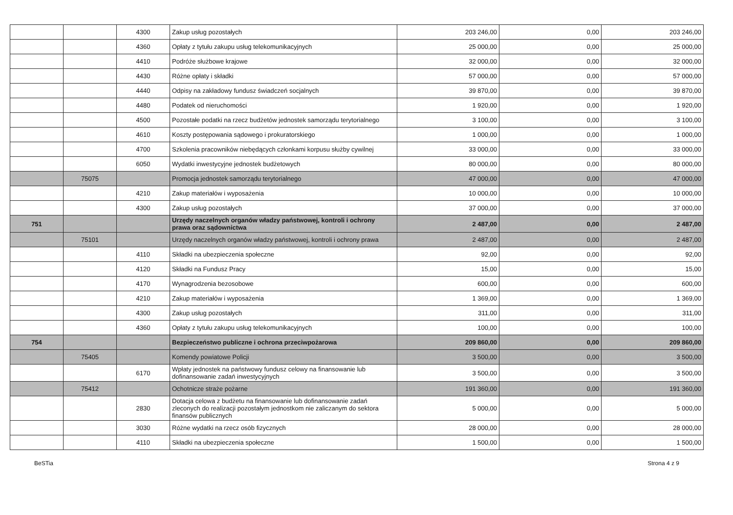| | | 4300 | Zakup usług pozostałych | 203 246,00 | 0,00 | 203 246,00 |
| | | 4360 | Opłaty z tytułu zakupu usług telekomunikacyjnych | 25 000,00 | 0,00 | 25 000,00 |
| | | 4410 | Podróże służbowe krajowe | 32 000,00 | 0,00 | 32 000,00 |
| | | 4430 | Różne opłaty i składki | 57 000,00 | 0,00 | 57 000,00 |
| | | 4440 | Odpisy na zakładowy fundusz świadczeń socjalnych | 39 870,00 | 0,00 | 39 870,00 |
| | | 4480 | Podatek od nieruchomości | 1 920,00 | 0,00 | 1 920,00 |
| | | 4500 | Pozostałe podatki na rzecz budżetów jednostek samorządu terytorialnego | 3 100,00 | 0,00 | 3 100,00 |
| | | 4610 | Koszty postępowania sądowego i prokuratorskiego | 1 000,00 | 0,00 | 1 000,00 |
| | | 4700 | Szkolenia pracowników niebędących członkami korpusu służby cywilnej | 33 000,00 | 0,00 | 33 000,00 |
| | | 6050 | Wydatki inwestycyjne jednostek budżetowych | 80 000,00 | 0,00 | 80 000,00 |
| | 75075 | | Promocja jednostek samorządu terytorialnego | 47 000,00 | 0,00 | 47 000,00 |
| | | 4210 | Zakup materiałów i wyposażenia | 10 000,00 | 0,00 | 10 000,00 |
| | | 4300 | Zakup usług pozostałych | 37 000,00 | 0,00 | 37 000,00 |
| 751 | | | Urzędy naczelnych organów władzy państwowej, kontroli i ochrony prawa oraz sądownictwa | 2 487,00 | 0,00 | 2 487,00 |
| | 75101 | | Urzędy naczelnych organów władzy państwowej, kontroli i ochrony prawa | 2 487,00 | 0,00 | 2 487,00 |
| | | 4110 | Składki na ubezpieczenia społeczne | 92,00 | 0,00 | 92,00 |
| | | 4120 | Składki na Fundusz Pracy | 15,00 | 0,00 | 15,00 |
| | | 4170 | Wynagrodzenia bezosobowe | 600,00 | 0,00 | 600,00 |
| | | 4210 | Zakup materiałów i wyposażenia | 1 369,00 | 0,00 | 1 369,00 |
| | | 4300 | Zakup usług pozostałych | 311,00 | 0,00 | 311,00 |
| | | 4360 | Opłaty z tytułu zakupu usług telekomunikacyjnych | 100,00 | 0,00 | 100,00 |
| 754 | | | Bezpieczeństwo publiczne i ochrona przeciwpożarowa | 209 860,00 | 0,00 | 209 860,00 |
| | 75405 | | Komendy powiatowe Policji | 3 500,00 | 0,00 | 3 500,00 |
| | | 6170 | Wpłaty jednostek na państwowy fundusz celowy na finansowanie lub dofinansowanie zadań inwestycyjnych | 3 500,00 | 0,00 | 3 500,00 |
| | 75412 | | Ochotnicze straże pożarne | 191 360,00 | 0,00 | 191 360,00 |
| | | 2830 | Dotacja celowa z budżetu na finansowanie lub dofinansowanie zadań zleconych do realizacji pozostałym jednostkom nie zaliczanym do sektora finansów publicznych | 5 000,00 | 0,00 | 5 000,00 |
| | | 3030 | Różne wydatki na rzecz osób fizycznych | 28 000,00 | 0,00 | 28 000,00 |
| | | 4110 | Składki na ubezpieczenia społeczne | 1 500,00 | 0,00 | 1 500,00 |
BeSTia Strona 4 z 9